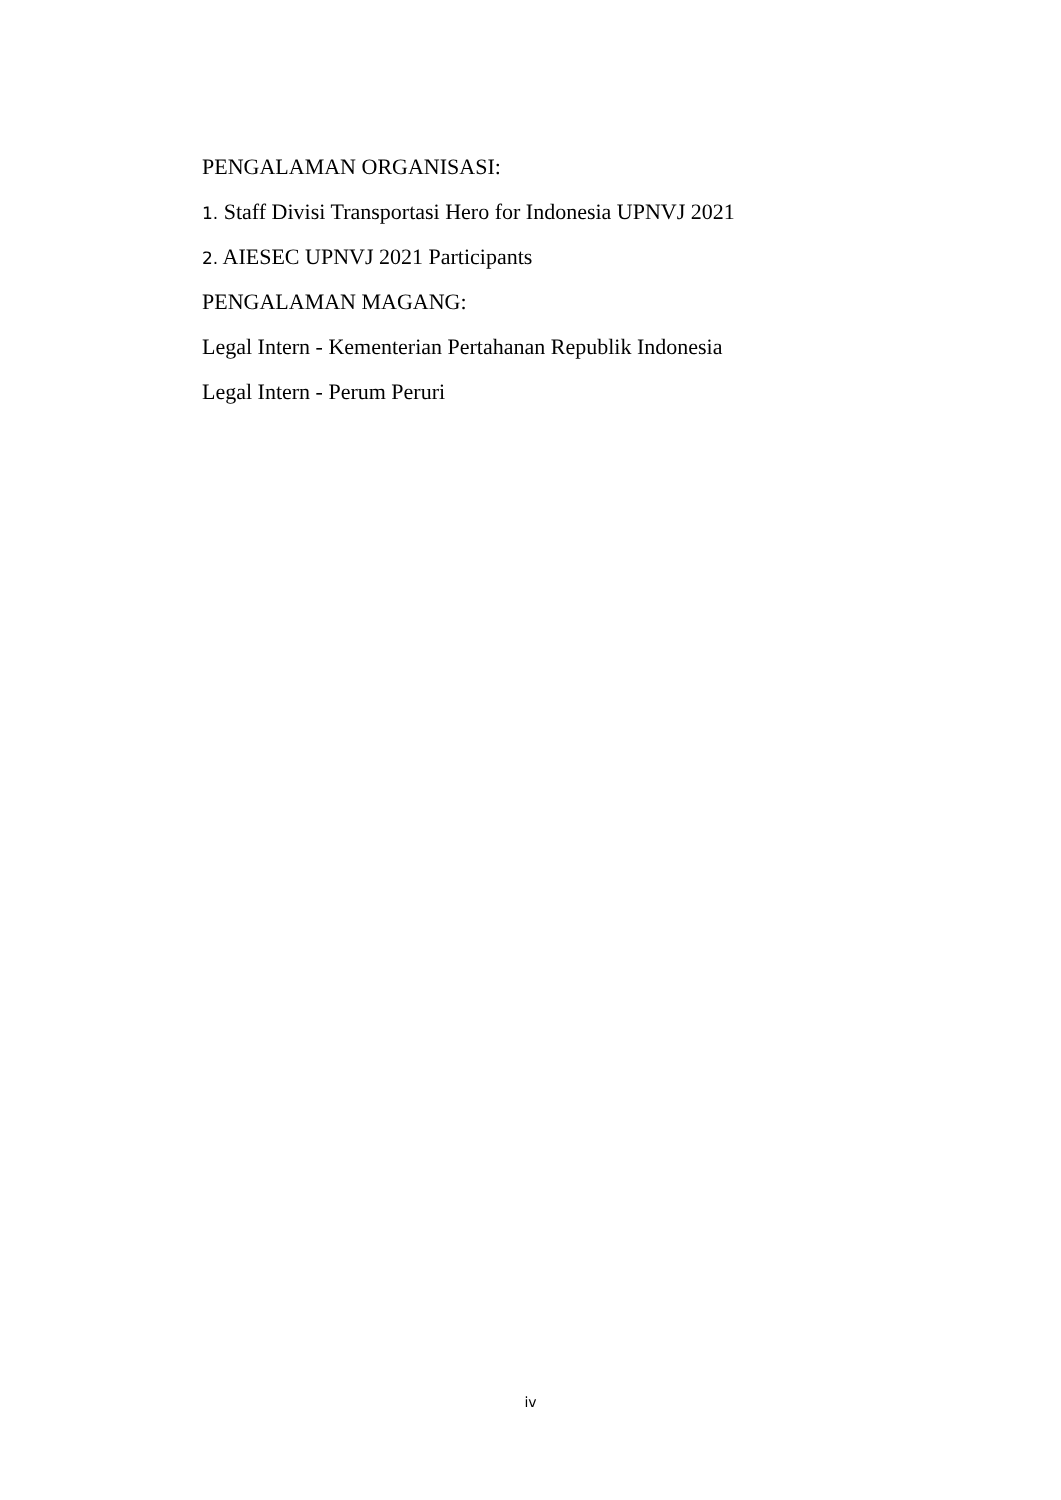PENGALAMAN ORGANISASI:
1. Staff Divisi Transportasi Hero for Indonesia UPNVJ 2021
2. AIESEC UPNVJ 2021 Participants
PENGALAMAN MAGANG:
Legal Intern - Kementerian Pertahanan Republik Indonesia
Legal Intern - Perum Peruri
iv